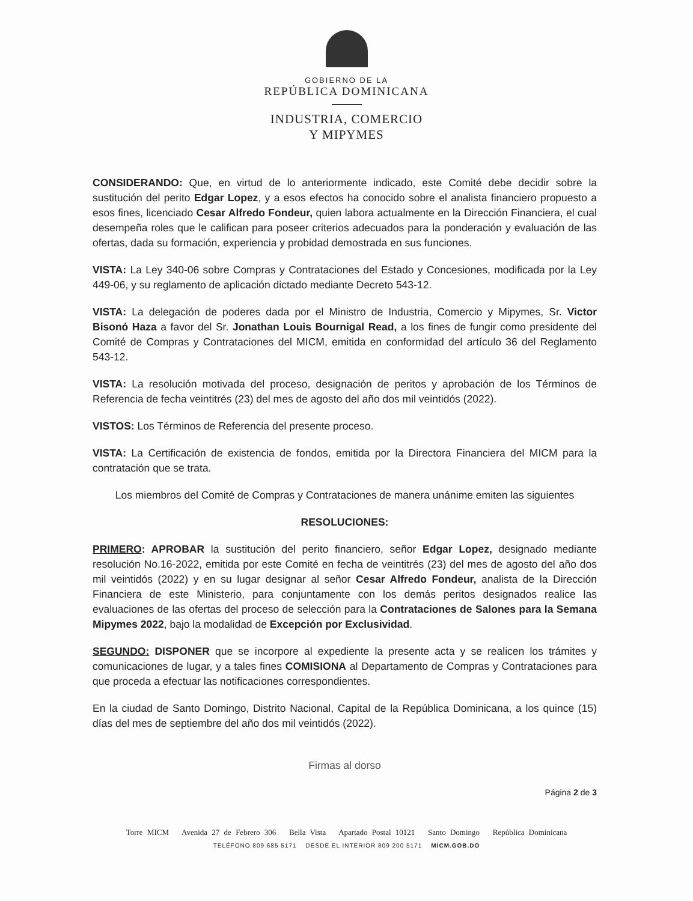GOBIERNO DE LA
REPÚBLICA DOMINICANA
INDUSTRIA, COMERCIO
Y MIPYMES
CONSIDERANDO: Que, en virtud de lo anteriormente indicado, este Comité debe decidir sobre la sustitución del perito Edgar Lopez, y a esos efectos ha conocido sobre el analista financiero propuesto a esos fines, licenciado Cesar Alfredo Fondeur, quien labora actualmente en la Dirección Financiera, el cual desempeña roles que le califican para poseer criterios adecuados para la ponderación y evaluación de las ofertas, dada su formación, experiencia y probidad demostrada en sus funciones.
VISTA: La Ley 340-06 sobre Compras y Contrataciones del Estado y Concesiones, modificada por la Ley 449-06, y su reglamento de aplicación dictado mediante Decreto 543-12.
VISTA: La delegación de poderes dada por el Ministro de Industria, Comercio y Mipymes, Sr. Victor Bisonó Haza a favor del Sr. Jonathan Louis Bournigal Read, a los fines de fungir como presidente del Comité de Compras y Contrataciones del MICM, emitida en conformidad del artículo 36 del Reglamento 543-12.
VISTA: La resolución motivada del proceso, designación de peritos y aprobación de los Términos de Referencia de fecha veintitrés (23) del mes de agosto del año dos mil veintidós (2022).
VISTOS: Los Términos de Referencia del presente proceso.
VISTA: La Certificación de existencia de fondos, emitida por la Directora Financiera del MICM para la contratación que se trata.
Los miembros del Comité de Compras y Contrataciones de manera unánime emiten las siguientes
RESOLUCIONES:
PRIMERO: APROBAR la sustitución del perito financiero, señor Edgar Lopez, designado mediante resolución No.16-2022, emitida por este Comité en fecha de veintitrés (23) del mes de agosto del año dos mil veintidós (2022) y en su lugar designar al señor Cesar Alfredo Fondeur, analista de la Dirección Financiera de este Ministerio, para conjuntamente con los demás peritos designados realice las evaluaciones de las ofertas del proceso de selección para la Contrataciones de Salones para la Semana Mipymes 2022, bajo la modalidad de Excepción por Exclusividad.
SEGUNDO: DISPONER que se incorpore al expediente la presente acta y se realicen los trámites y comunicaciones de lugar, y a tales fines COMISIONA al Departamento de Compras y Contrataciones para que proceda a efectuar las notificaciones correspondientes.
En la ciudad de Santo Domingo, Distrito Nacional, Capital de la República Dominicana, a los quince (15) días del mes de septiembre del año dos mil veintidós (2022).
Firmas al dorso
Página 2 de 3
Torre MICM Avenida 27 de Febrero 306 Bella Vista Apartado Postal 10121 Santo Domingo República Dominicana
TELÉFONO 809 685 5171 DESDE EL INTERIOR 809 200 5171 MICM.GOB.DO